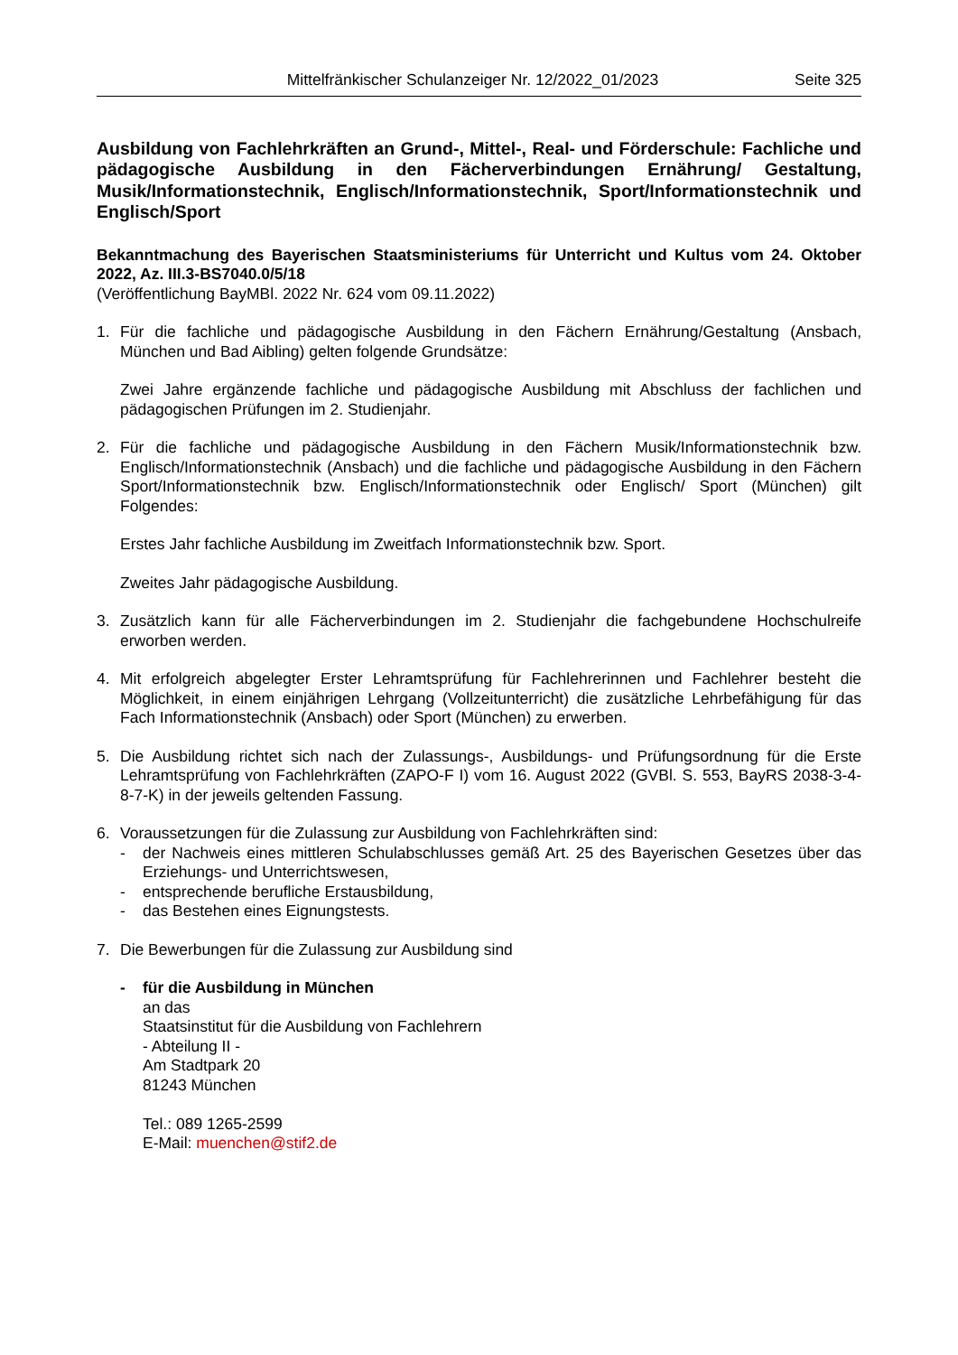Mittelfränkischer Schulanzeiger Nr. 12/2022_01/2023 Seite 325
Ausbildung von Fachlehrkräften an Grund-, Mittel-, Real- und Förderschule: Fachliche und pädagogische Ausbildung in den Fächerverbindungen Ernährung/ Gestaltung, Musik/Informationstechnik, Englisch/Informationstechnik, Sport/Informationstechnik und Englisch/Sport
Bekanntmachung des Bayerischen Staatsministeriums für Unterricht und Kultus vom 24. Oktober 2022, Az. III.3-BS7040.0/5/18
(Veröffentlichung BayMBl. 2022 Nr. 624 vom 09.11.2022)
1. Für die fachliche und pädagogische Ausbildung in den Fächern Ernährung/Gestaltung (Ansbach, München und Bad Aibling) gelten folgende Grundsätze:
Zwei Jahre ergänzende fachliche und pädagogische Ausbildung mit Abschluss der fachlichen und pädagogischen Prüfungen im 2. Studienjahr.
2. Für die fachliche und pädagogische Ausbildung in den Fächern Musik/Informationstechnik bzw. Englisch/Informationstechnik (Ansbach) und die fachliche und pädagogische Ausbildung in den Fächern Sport/Informationstechnik bzw. Englisch/Informationstechnik oder Englisch/ Sport (München) gilt Folgendes:
Erstes Jahr fachliche Ausbildung im Zweitfach Informationstechnik bzw. Sport.
Zweites Jahr pädagogische Ausbildung.
3. Zusätzlich kann für alle Fächerverbindungen im 2. Studienjahr die fachgebundene Hochschulreife erworben werden.
4. Mit erfolgreich abgelegter Erster Lehramtsprüfung für Fachlehrerinnen und Fachlehrer besteht die Möglichkeit, in einem einjährigen Lehrgang (Vollzeitunterricht) die zusätzliche Lehrbefähigung für das Fach Informationstechnik (Ansbach) oder Sport (München) zu erwerben.
5. Die Ausbildung richtet sich nach der Zulassungs-, Ausbildungs- und Prüfungsordnung für die Erste Lehramtsprüfung von Fachlehrkräften (ZAPO-F I) vom 16. August 2022 (GVBl. S. 553, BayRS 2038-3-4-8-7-K) in der jeweils geltenden Fassung.
6. Voraussetzungen für die Zulassung zur Ausbildung von Fachlehrkräften sind:
- der Nachweis eines mittleren Schulabschlusses gemäß Art. 25 des Bayerischen Gesetzes über das Erziehungs- und Unterrichtswesen,
- entsprechende berufliche Erstausbildung,
- das Bestehen eines Eignungstests.
7. Die Bewerbungen für die Zulassung zur Ausbildung sind
- für die Ausbildung in München
an das
Staatsinstitut für die Ausbildung von Fachlehrern
- Abteilung II -
Am Stadtpark 20
81243 München
Tel.: 089 1265-2599
E-Mail: muenchen@stif2.de